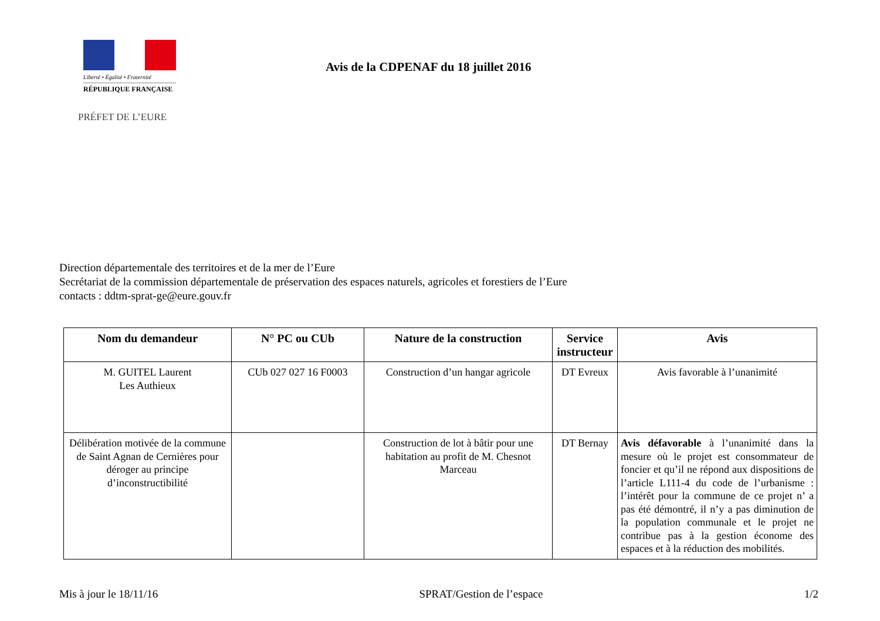Liberté • Égalité • Fraternité
RÉPUBLIQUE FRANÇAISE
PRÉFET DE L’EURE
Avis de la CDPENAF du 18 juillet 2016
Direction départementale des territoires et de la mer de l’Eure
Secrétariat de la commission départementale de préservation des espaces naturels, agricoles et forestiers de l’Eure
contacts : ddtm-sprat-ge@eure.gouv.fr
| Nom du demandeur | N° PC ou CUb | Nature de la construction | Service instructeur | Avis |
| --- | --- | --- | --- | --- |
| M. GUITEL Laurent Les Authieux | CUb 027 027 16 F0003 | Construction d’un hangar agricole | DT Evreux | Avis favorable à l’unanimité |
| Délibération motivée de la commune de Saint Agnan de Cernières pour déroger au principe d’inconstructibilité | | Construction de lot à bâtir pour une habitation au profit de M. Chesnot Marceau | DT Bernay | Avis défavorable à l’unanimité dans la mesure où le projet est consommateur de foncier et qu’il ne répond aux dispositions de l’article L111-4 du code de l’urbanisme : l’intérêt pour la commune de ce projet n’ a pas été démontré, il n’y a pas diminution de la population communale et le projet ne contribue pas à la gestion économe des espaces et à la réduction des mobilités. |
Mis à jour le 18/11/16 SPRAT/Gestion de l’espace 1/2